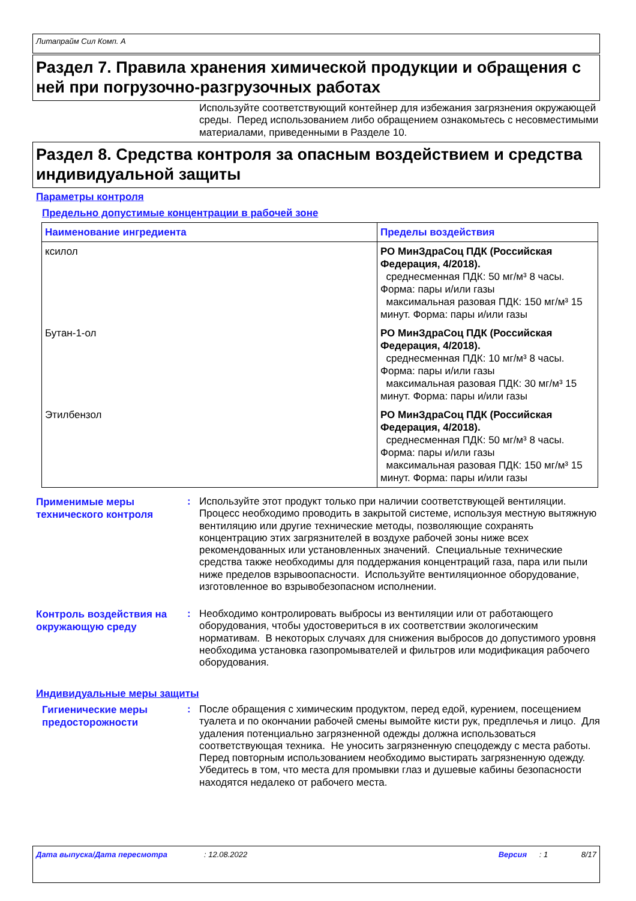Литапрайм Сил Комп. А
Раздел 7. Правила хранения химической продукции и обращения с ней при погрузочно-разгрузочных работах
Используйте соответствующий контейнер для избежания загрязнения окружающей среды. Перед использованием либо обращением ознакомьтесь с несовместимыми материалами, приведенными в Разделе 10.
Раздел 8. Средства контроля за опасным воздействием и средства индивидуальной защиты
Параметры контроля
Предельно допустимые концентрации в рабочей зоне
| Наименование ингредиента | Пределы воздействия |
| --- | --- |
| ксилол | РО МинЗдраСоц ПДК (Российская Федерация, 4/2018). среднесменная ПДК: 50 мг/м³ 8 часы. Форма: пары и/или газы максимальная разовая ПДК: 150 мг/м³ 15 минут. Форма: пары и/или газы |
| Бутан-1-ол | РО МинЗдраСоц ПДК (Российская Федерация, 4/2018). среднесменная ПДК: 10 мг/м³ 8 часы. Форма: пары и/или газы максимальная разовая ПДК: 30 мг/м³ 15 минут. Форма: пары и/или газы |
| Этилбензол | РО МинЗдраСоц ПДК (Российская Федерация, 4/2018). среднесменная ПДК: 50 мг/м³ 8 часы. Форма: пары и/или газы максимальная разовая ПДК: 150 мг/м³ 15 минут. Форма: пары и/или газы |
Применимые меры технического контроля
:
Используйте этот продукт только при наличии соответствующей вентиляции. Процесс необходимо проводить в закрытой системе, используя местную вытяжную вентиляцию или другие технические методы, позволяющие сохранять концентрацию этих загрязнителей в воздухе рабочей зоны ниже всех рекомендованных или установленных значений. Специальные технические средства также необходимы для поддержания концентраций газа, пара или пыли ниже пределов взрывоопасности. Используйте вентиляционное оборудование, изготовленное во взрывобезопасном исполнении.
Контроль воздействия на окружающую среду
:
Необходимо контролировать выбросы из вентиляции или от работающего оборудования, чтобы удостовериться в их соответствии экологическим нормативам. В некоторых случаях для снижения выбросов до допустимого уровня необходима установка газопромывателей и фильтров или модификация рабочего оборудования.
Индивидуальные меры защиты
Гигиенические меры предосторожности
:
После обращения с химическим продуктом, перед едой, курением, посещением туалета и по окончании рабочей смены вымойте кисти рук, предплечья и лицо. Для удаления потенциально загрязненной одежды должна использоваться соответствующая техника. Не уносить загрязненную спецодежду с места работы. Перед повторным использованием необходимо выстирать загрязненную одежду. Убедитесь в том, что места для промывки глаз и душевые кабины безопасности находятся недалеко от рабочего места.
Дата выпуска/Дата пересмотра: 12.08.2022 Версия: 1 8/17